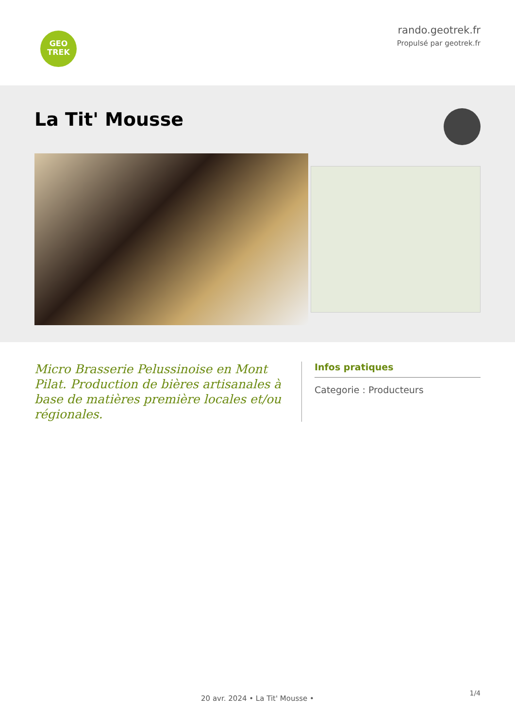GEO
TREK
rando.geotrek.fr
Propulsé par geotrek.fr
La Tit' Mousse
Micro Brasserie Pelussinoise en Mont Pilat. Production de bières artisanales à base de matières première locales et/ou régionales.
Infos pratiques
Categorie : Producteurs
1/4
20 avr. 2024 • La Tit' Mousse •